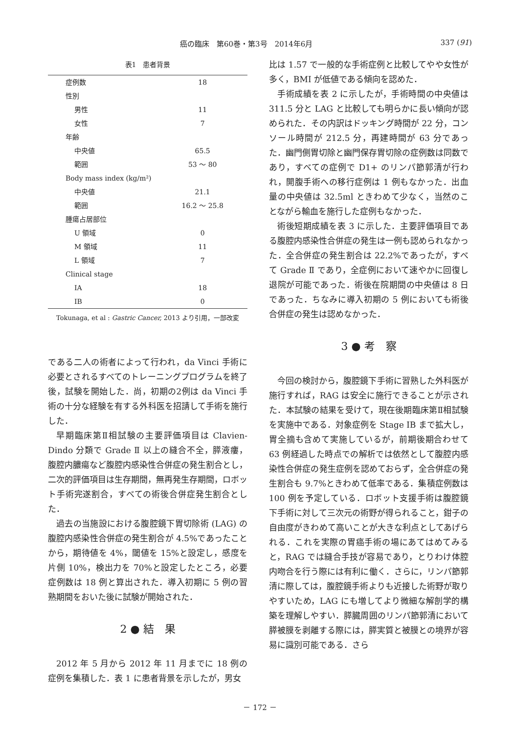癌の臨床　第60巻・第3号　2014年6月 337 (91)
表1　患者背景
| 症例数 | 18 |
| 性別 | |
| 男性 | 11 |
| 女性 | 7 |
| 年齢 | |
| 中央値 | 65.5 |
| 範囲 | 53 ～ 80 |
| Body mass index (kg/m²) | |
| 中央値 | 21.1 |
| 範囲 | 16.2 ～ 25.8 |
| 腫瘍占居部位 | |
| U 領域 | 0 |
| M 領域 | 11 |
| L 領域 | 7 |
| Clinical stage | |
| IA | 18 |
| IB | 0 |
Tokunaga, et al : Gastric Cancer, 2013 より引用，一部改変
である二人の術者によって行われ，da Vinci 手術に必要とされるすべてのトレーニングプログラムを終了後，試験を開始した．尚，初期の2例は da Vinci 手術の十分な経験を有する外科医を招請して手術を施行した．
早期臨床第Ⅱ相試験の主要評価項目は Clavien-Dindo 分類で Grade Ⅱ 以上の縫合不全，膵液瘻，腹腔内膿瘍など腹腔内感染性合併症の発生割合とし，二次的評価項目は生存期間，無再発生存期間，ロボット手術完遂割合，すべての術後合併症発生割合とした．
過去の当施設における腹腔鏡下胃切除術 (LAG) の腹腔内感染性合併症の発生割合が 4.5%であったことから，期待値を 4%，閾値を 15%と設定し，感度を片側 10%，検出力を 70%と設定したところ，必要症例数は 18 例と算出された．導入初期に 5 例の習熟期間をおいた後に試験が開始された．
2 ● 結　果
2012 年 5 月から 2012 年 11 月までに 18 例の症例を集積した．表 1 に患者背景を示したが，男女
比は 1.57 で一般的な手術症例と比較してやや女性が多く，BMI が低値である傾向を認めた．
手術成績を表 2 に示したが，手術時間の中央値は 311.5 分と LAG と比較しても明らかに長い傾向が認められた．その内訳はドッキング時間が 22 分，コンソール時間が 212.5 分，再建時間が 63 分であった．幽門側胃切除と幽門保存胃切除の症例数は同数であり，すべての症例で D1+ のリンパ節郭清が行われ，開腹手術への移行症例は 1 例もなかった．出血量の中央値は 32.5ml ときわめて少なく，当然のことながら輸血を施行した症例もなかった．
術後短期成績を表 3 に示した．主要評価項目である腹腔内感染性合併症の発生は一例も認められなかった．全合併症の発生割合は 22.2%であったが，すべて Grade Ⅱ であり，全症例において速やかに回復し退院が可能であった．術後在院期間の中央値は 8 日であった．ちなみに導入初期の 5 例においても術後合併症の発生は認めなかった．
3 ● 考　察
今回の検討から，腹腔鏡下手術に習熟した外科医が施行すれば，RAG は安全に施行できることが示された．本試験の結果を受けて，現在後期臨床第Ⅱ相試験を実施中である．対象症例を Stage IB まで拡大し，胃全摘も含めて実施しているが，前期後期合わせて 63 例経過した時点での解析では依然として腹腔内感染性合併症の発生症例を認めておらず，全合併症の発生割合も 9.7%ときわめて低率である．集積症例数は 100 例を予定している．ロボット支援手術は腹腔鏡下手術に対して三次元の術野が得られること，鉗子の自由度がきわめて高いことが大きな利点としてあげられる．これを実際の胃癌手術の場にあてはめてみると，RAG では縫合手技が容易であり，とりわけ体腔内吻合を行う際には有利に働く．さらに，リンパ節郭清に際しては，腹腔鏡手術よりも近接した術野が取りやすいため，LAG にも増してより微細な解剖学的構築を理解しやすい．膵臓周囲のリンパ節郭清において膵被膜を剥離する際には，膵実質と被膜との境界が容易に識別可能である．さら
－ 172 －